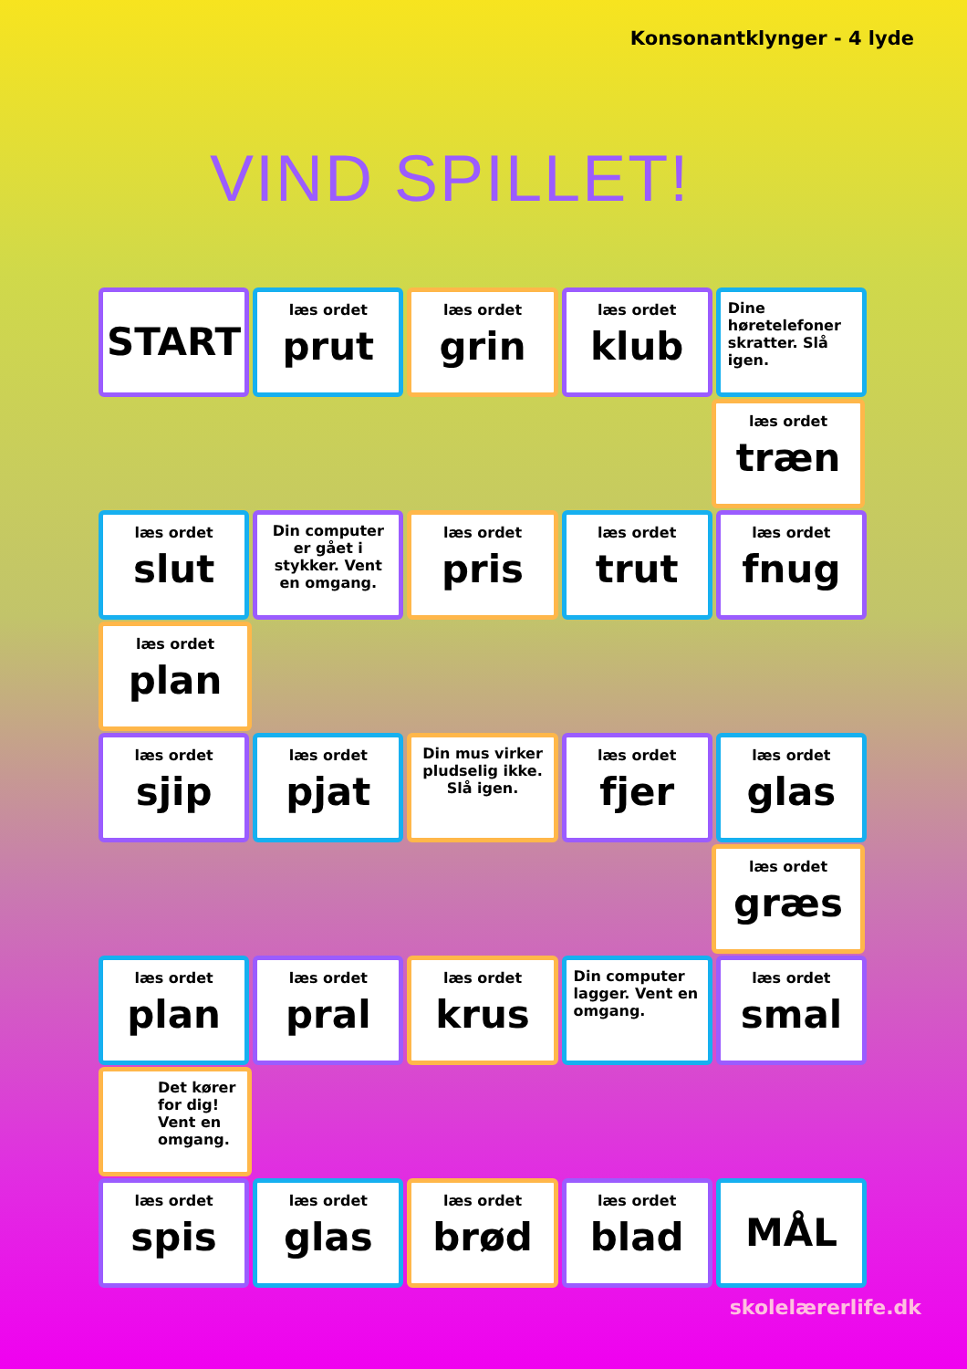Konsonantklynger - 4 lyde
VIND SPILLET!
START
læs ordet
prut
læs ordet
grin
læs ordet
klub
Dine høretelefoner skratter. Slå igen.
læs ordet
træn
læs ordet
slut
Din computer er gået i stykker. Vent en omgang.
læs ordet
pris
læs ordet
trut
læs ordet
fnug
læs ordet
plan
læs ordet
sjip
læs ordet
pjat
Din mus virker pludselig ikke. Slå igen.
læs ordet
fjer
læs ordet
glas
læs ordet
græs
læs ordet
plan
læs ordet
pral
læs ordet
krus
Din computer lagger. Vent en omgang.
læs ordet
smal
Det kører for dig! Vent en omgang.
læs ordet
spis
læs ordet
glas
læs ordet
brød
læs ordet
blad
MÅL
skolelærerlife.dk